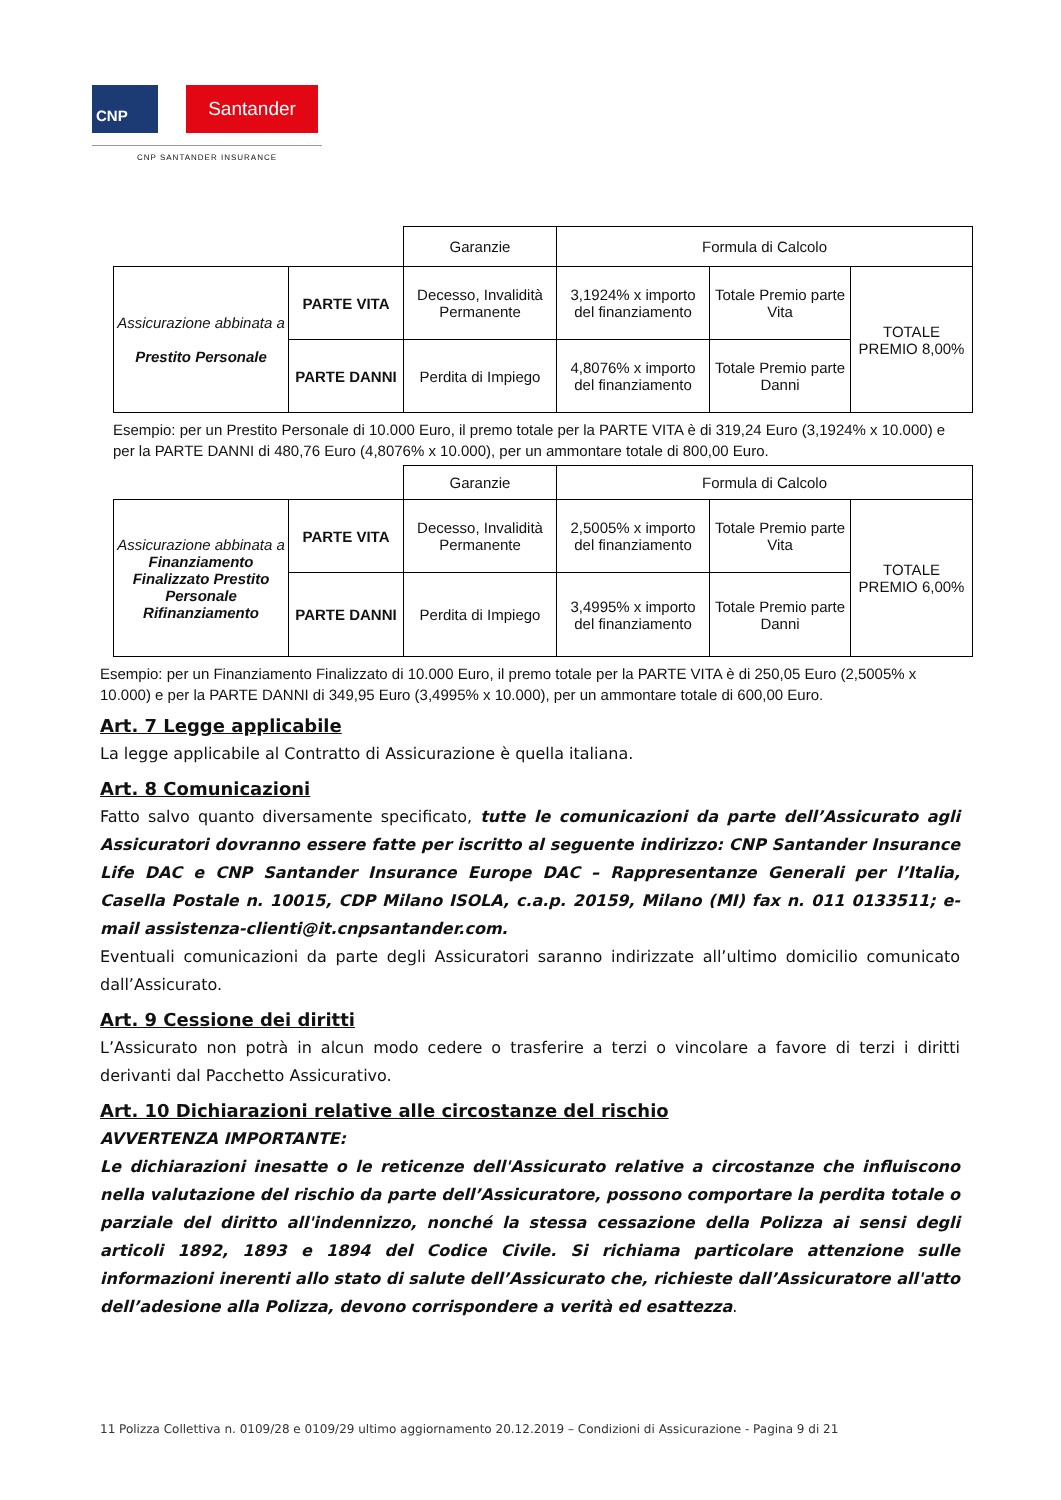CNP Santander
CNP SANTANDER INSURANCE
| | | Garanzie | Formula di Calcolo | | |
| Assicurazione abbinata a Prestito Personale | PARTE VITA | Decesso, Invalidità Permanente | 3,1924% x importo del finanziamento | Totale Premio parte Vita | TOTALE PREMIO 8,00% |
| | PARTE DANNI | Perdita di Impiego | 4,8076% x importo del finanziamento | Totale Premio parte Danni | |
Esempio: per un Prestito Personale di 10.000 Euro, il premo totale per la PARTE VITA è di 319,24 Euro (3,1924% x 10.000) e per la PARTE DANNI di 480,76 Euro (4,8076% x 10.000), per un ammontare totale di 800,00 Euro.
| | | Garanzie | Formula di Calcolo | | |
| Assicurazione abbinata a Finanziamento Finalizzato Prestito Personale Rifinanziamento | PARTE VITA | Decesso, Invalidità Permanente | 2,5005% x importo del finanziamento | Totale Premio parte Vita | TOTALE PREMIO 6,00% |
| | PARTE DANNI | Perdita di Impiego | 3,4995% x importo del finanziamento | Totale Premio parte Danni | |
Esempio: per un Finanziamento Finalizzato di 10.000 Euro, il premo totale per la PARTE VITA è di 250,05 Euro (2,5005% x 10.000) e per la PARTE DANNI di 349,95 Euro (3,4995% x 10.000), per un ammontare totale di 600,00 Euro.
Art. 7 Legge applicabile
La legge applicabile al Contratto di Assicurazione è quella italiana.
Art. 8 Comunicazioni
Fatto salvo quanto diversamente specificato, tutte le comunicazioni da parte dell’Assicurato agli Assicuratori dovranno essere fatte per iscritto al seguente indirizzo: CNP Santander Insurance Life DAC e CNP Santander Insurance Europe DAC – Rappresentanze Generali per l’Italia, Casella Postale n. 10015, CDP Milano ISOLA, c.a.p. 20159, Milano (MI) fax n. 011 0133511; e-mail assistenza-clienti@it.cnpsantander.com.
Eventuali comunicazioni da parte degli Assicuratori saranno indirizzate all’ultimo domicilio comunicato dall’Assicurato.
Art. 9 Cessione dei diritti
L’Assicurato non potrà in alcun modo cedere o trasferire a terzi o vincolare a favore di terzi i diritti derivanti dal Pacchetto Assicurativo.
Art. 10 Dichiarazioni relative alle circostanze del rischio
AVVERTENZA IMPORTANTE:
Le dichiarazioni inesatte o le reticenze dell'Assicurato relative a circostanze che influiscono nella valutazione del rischio da parte dell’Assicuratore, possono comportare la perdita totale o parziale del diritto all'indennizzo, nonché la stessa cessazione della Polizza ai sensi degli articoli 1892, 1893 e 1894 del Codice Civile. Si richiama particolare attenzione sulle informazioni inerenti allo stato di salute dell’Assicurato che, richieste dall’Assicuratore all'atto dell’adesione alla Polizza, devono corrispondere a verità ed esattezza.
11 Polizza Collettiva n. 0109/28 e 0109/29 ultimo aggiornamento 20.12.2019 – Condizioni di Assicurazione - Pagina 9 di 21